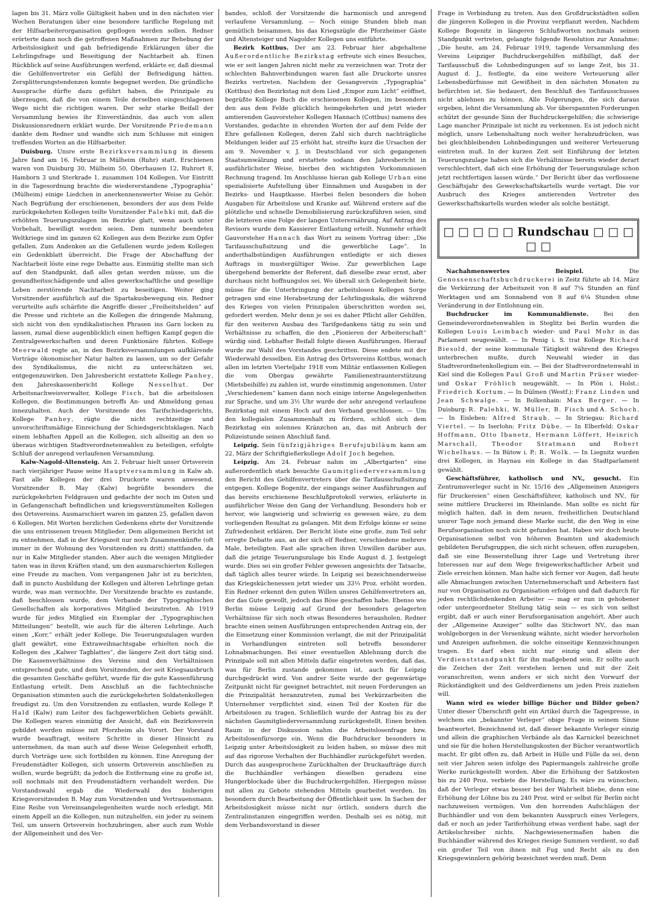lagen bis 31. März volle Gültigkeit haben und in den nächsten vier Wochen Beratungen über eine besondere tarifliche Regelung mit der Hilfsarbeiterorganisation gepflogen werden sollen. Redner erörterte dann noch die getroffenen Maßnahmen zur Behebung der Arbeitslosigkeit und gab befriedigende Erklärungen über die Lehrlingsfrage und Beseitigung der Nachtarbeit ab. Einen Rückblick auf seine Ausführungen werfend, erklärte er, daß diesmal die Gehilfenvertreter ein Gefühl der Befriedigung hätten. Zersplitterungstendenzen konnte begegnet werden. Die gründliche Aussprache dürfte dazu geführt haben, die Prinzipale zu überzeugen, daß die von einem Teile derselben eingeschlagenen Wege nicht die richtigen waren. Der sehr starke Beifall der Versammlung bewies ihr Einverständnis, das auch von allen Diskussionsrednern erklärt wurde. Der Vorsitzende Priedemann dankte dem Redner und wandte sich zum Schlusse mit einigen treffenden Worten an die Hilfsarbeiter.
Duisburg. Unsre erste Bezirksversammlung in diesem Jahre fand am 16. Februar in Mülheim (Ruhr) statt. Erschienen waren von Duisburg 30, Mülheim 50, Oberhausen 12, Ruhrort 8, Hamborn 3 und Sterkrade 1, zusammen 104 Kollegen. Vor Eintritt in die Tagesordnung brachte die wiedererstandene „Typographia“ (Mülheim) einige Liedchen in anerkennenswerter Weise zu Gehör. Nach Begrüßung der erschienenen, besonders der aus dem Felde zurückgekehrten Kollegen teilte Vorsitzender Palehki mit, daß die erhöhten Teuerungszulagen im Bezirke glatt, wenn auch unter Vorbehalt, bewilligt worden seien. Dem nunmehr beendeten Weltkriege sind im ganzen 62 Kollegen aus dem Bezirke zum Opfer gefallen. Zum Andenken an die Gefallenen wurde jedem Kollegen ein Gedenkblatt überreicht. Die Frage der Abschaffung der Nachtarbeit löste eine rege Debatte aus. Einmütig stellte man sich auf den Standpunkt, daß alles getan werden müsse, um die gesundheitsschädigende und alles gewerkschaftliche und gesellige Leben zerstörende Nachtarbeit zu beseitigen. Weiter ging Vorsitzender ausführlich auf die Spartakusbewegung ein. Redner verurteilte aufs schärfste die Angriffe dieser „Freiheitshelden“ auf die Presse und richtete an die Kollegen die dringende Mahnung, sich nicht von den syndikalistischen Phrasen ins Garn locken zu lassen, zumal diese augenblicklich einen heftigen Kampf gegen die Zentralgewerkschaften und deren Funktionäre führten. Kollege Meerwald regte an, in den Bezirksversammlungen aufklärende Vorträge ökonomischer Natur halten zu lassen, um so der Gefahr des Syndikalismus, die nicht zu unterschätzen sei, entgegenzuwirken. Den Jahresbericht erstattete Kollege Panhey, den Jahreskassenbericht Kollege Nesselhut. Der Arbeitsnachweisverwalter, Kollege Fisch, bat die arbeitslosen Kollegen, die Bestimmungen betreffs An- und Abmeldung genau innezuhalten. Auch der Vorsitzende des Tarifschiedsgerichts, Kollege Panhey, rügte die nicht rechtzeitige und unvorschriftsmäßige Einreichung der Schiedsgerichtsklagen. Nach einem lebhaften Appell an die Kollegen, sich allseitig an den so überaus wichtigen Stadtverordnetenwahlen zu beteiligen, erfolgte Schluß der anregend verlaufenen Versammlung.
Kalw-Nagold-Altensteig. Am 2. Februar hielt unser Ortsverein nach vierjähriger Pause seine Hauptversammlung in Kalw ab. Fast alle Kollegen der drei Druckorte waren anwesend. Vorsitzender B. May (Kalw) begrüßte besonders die zurückgekehrten Feldgrauen und gedachte der noch im Osten und in Gefangenschaft befindlichen und kriegsverstümmelten Kollegen des Ortsvereins. Ausmarschiert waren im ganzen 25, gefallen davon 6 Kollegen. Mit Worten herzlichen Gedenkens ehrte der Vorsitzende die uns entrissenen treuen Mitglieder. Dem allgemeinen Bericht ist zu entnehmen, daß in der Kriegszeit nur noch Zusammenkünfte (oft immer in der Wohnung des Vorsitzenden zu dritt) stattfanden, da nur in Kalw Mitglieder standen. Aber auch die wenigen Mitglieder taten was in ihren Kräften stand, um den ausmarschierten Kollegen eine Freude zu machen. Vom vergangenen Jahr ist zu berichten, daß in puncto Ausbildung der Kollegen und älteren Lehrlinge getan wurde, was man vermochte. Der Vorsitzende brachte es zustande, daß beschlossen wurde, dem Verbande der Typographischen Gesellschaften als korporatives Mitglied beizutreten. Ab 1919 wurde für jedes Mitglied ein Exemplar der „Typographischen Mitteilungen“ bestellt, wie auch für die älteren Lehrlinge. Auch einen „Korr.“ erhält jeder Kollege. Die Teuerungszulagen wurden glatt gewährt, eine Extraweihnachtsgabe erhielten noch die Kollegen des „Kalwer Tagblattes“, die längere Zeit dort tätig sind. Die Kassenverhältnisse des Vereins sind den Verhältnissen entsprechend gute, und dem Vorsitzenden, der seit Kriegsausbruch die gesamten Geschäfte geführt, wurde für die gute Kassenführung Entlastung erteilt. Dem Anschluß an die fachtechnische Organisation stimmten auch die zurückgekehrten Soldatenkollegen freudigst zu. Um den Vorsitzenden zu entlasten, wurde Kollege P. Hald (Kalw) zum Leiter des fachgewerblichen Gebiets gewählt. Die Kollegen waren einmütig der Ansicht, daß ein Bezirksverein gebildet werden müsse mit Pforzheim als Vorort. Der Vorstand wurde beauftragt, weitere Schritte in dieser Hinsicht zu unternehmen, da man auch auf diese Weise Gelegenheit erhofft, durch Vorträge usw. sich fortbilden zu können. Eine Anregung der Freudenstädter Kollegen, sich unserm Ortsverein anschließen zu wollen, wurde begrüßt; da jedoch die Entfernung eine zu große ist, soll nochmals mit den Freudenstädtern verhandelt werden. Die Vorstandswahl ergab die Wiederwahl des bisherigen Kriegsvorsitzenden B. May zum Vorsitzenden und Vertrauensmann. Eine Reihe von Vereinsangelegenheiten wurde noch erledigt. Mit einem Appell an die Kollegen, nun mitzuhelfen, ein jeder zu seinem Teil, um unsern Ortsverein hochzubringen, aber auch zum Wohle der Allgemeinheit und des Ver-
bandes, schloß der Vorsitzende die harmonisch und anregend verlaufene Versammlung. — Noch einige Stunden blieb man gemütlich beisammen, bis das Kriegszügle die Pforzheimer Gäste und Altensteiger und Nagolder Kollegen uns entführte.
Bezirk Kottbus. Der am 23. Februar hier abgehaltene Außerordentliche Bezirkstag erfreute sich eines Besuches, wie er seit langen Jahren nicht mehr zu verzeichnen war. Trotz der schlechten Bahnverbindungen waren fast alle Druckorte unsres Bezirks vertreten. Nachdem der Gesangverein „Typographia“ (Kottbus) den Bezirkstag mit dem Lied „Empor zum Licht“ eröffnet, begrüßte Kollege Buch die erschienenen Kollegen, im besondern den aus dem Felde glücklich heimgekehrten und jetzt wieder amtierenden Gauvorsteher Kollegen Hannach (Cottbus) namens des Vorstandes, gedachte in ehrenden Worten der auf dem Felde der Ehre gefallenen Kollegen, deren Zahl sich durch nachträgliche Meldungen leider auf 25 erhöht hat, streifte kurz die Ursachen der am 9. November v. J. in Deutschland vor sich gegangenen Staatsumwälzung und erstattete sodann den Jahresbericht in ausführlichster Weise, hierbei den wichtigsten Vorkommnissen Rechnung tragend. Im Anschlusse hieran gab Kollege Urban eine spezialisierte Aufstellung über Einnahmen und Ausgaben in der Bezirks- und Hauptkasse. Hierbei fielen besonders die hohen Ausgaben für Arbeitslose und Kranke auf. Während erstere auf die plötzliche und schnelle Demobilisierung zurückzuführen seien, sind die letzteren eine Folge der langen Unterernährung. Auf Antrag des Revisors wurde dem Kassierer Entlastung erteilt. Nunmehr erhielt Gauvorsteher Hannach das Wort zu seinem Vortrag über: „Die Tarifausschußsitzung und die gewerbliche Lage“. In anderthalbstündigen Ausführungen entledigte er sich dieses Auftrags in mustergültiger Weise. Zur gewerblichen Lage übergehend bemerkte der Referent, daß dieselbe zwar ernst, aber durchaus nicht hoffnungslos sei. Wo überall sich Gelegenheit biete, müsse für die Unterbringung der arbeitslosen Kollegen Sorge getragen und eine Herabsetzung der Lehrlingsskala, die während des Krieges von vielen Prinzipalen überschritten worden sei, gefordert werden. Mehr denn je sei es daher Pflicht aller Gehilfen, für den weiteren Ausbau des Tarifgedankens tätig zu sein und Verhältnisse zu schaffen, die den „Pionieren der Arbeiterschaft“ würdig sind. Lebhafter Beifall folgte diesen Ausführungen. Hierauf wurde zur Wahl des Vorstandes geschritten. Diese endete mit der Wiederwahl desselben. Ein Antrag des Ortsvereins Kottbus, wonach allen im letzten Vierteljahr 1918 vom Militär entlassenen Kollegen die vom Obergau gewährte Familienextraunterstützung (Mietsbeihilfe) zu zahlen ist, wurde einstimmig angenommen. Unter „Verschiedenem“ kamen dann noch einige interne Angelegenheiten zur Sprache, und um 3½ Uhr wurde der sehr anregend verlaufene Bezirkstag mit einem Hoch auf den Verband geschlossen. — Um den kollegialen Zusammenhalt zu fördern, schloß sich dem Bezirkstag ein solennes Kränzchen an, das mit Anbruch der Polizeistunde seinen Abschluß fand.
Leipzig. Sein fünfzigjähriges Berufsjubiläum kann am 22. März der Schriftgießerkollege Adolf Joch begehen.
Leipzig. Am 24. Februar nahm im „Albertgarten“ eine außerordentlich stark besuchte Gaumitgliederversammlung den Bericht des Gehilfenvertreters über die Tarifausschußsitzung entgegen. Kollege Bogenitz, der eingangs seiner Ausführungen auf das bereits erschienene Beschlußprotokoll verwies, erläuterte in ausführlicher Weise den Gang der Verhandlung. Besonders hob er hervor, wie langwierig und schwierig es gewesen wäre, zu dem vorliegenden Resultat zu gelangen. Mit dem Erfolge könne er seine Zufriedenheit erklären. Der Bericht löste eine große, zum Teil sehr erregte Debatte aus, an der sich elf Redner, verschiedene mehrere Male, beteiligten. Fast alle sprachen ihren Unwillen darüber aus, daß die jetzige Teuerungszulage bis Ende August d. J. festgelegt wurde. Dies sei ein großer Fehler gewesen angesichts der Tatsache, daß täglich alles teurer würde. In Leipzig sei bezeichnenderweise das Kriegsküchenessen jetzt wieder um 33⅓ Proz. erhöht worden. Ein Redner erkennt den guten Willen unsres Gehilfenvertreters an, der das Gute gewollt, jedoch das Böse geschaffen habe. Ebenso wie Berlin müsse Leipzig auf Grund der besonders gelagerten Verhältnisse für sich noch etwas Besonderes herausholen. Redner brachte einen seinen Ausführungen entsprechenden Antrag ein, der die Einsetzung einer Kommission verlangt, die mit der Prinzipalität in Verhandlungen eintreten soll betreffs besonderer Lohnabmachungen. Bei einer eventuellen Ablehnung durch die Prinzipale soll mit allen Mitteln dafür eingetreten werden, daß das, was für Berlin zustande gekommen ist, auch für Leipzig durchgedrückt wird. Von andrer Seite wurde der gegenwärtige Zeitpunkt nicht für geeignet betrachtet, mit neuen Forderungen an die Prinzipalität heranzutreten, zumal bei Verkürzarbeiten die Unternehmer verpflichtet sind, einen Teil der Kosten für die Arbeitslosen zu tragen. Schließlich wurde der Antrag bis zu der nächsten Gaumitgliederversammlung zurückgestellt. Einen breiten Raum in der Diskussion nahm die Arbeitslosenfrage bzw. Arbeitslosenfürsorge ein. Wenn die Buchdrucker besonders in Leipzig unter Arbeitslosigkeit zu leiden haben, so müsse dies mit auf das rigorose Verhalten der Buchhändler zurückgeführt werden. Durch das ausgesprochene Zurückhalten der Druckaufträge durch die Buchhändler verhängen dieselben geradezu eine Hungerblockade über die Buchdruckergehilfen. Hiergegen müsse mit allen zu Gebote stehenden Mitteln gearbeitet werden. Im besondern durch Bearbeitung der Öffentlichkeit usw. In Sachen der Arbeitslosigkeit müsse nicht nur örtlich, sondern durch die Zentralinstanzen eingegriffen werden. Deshalb sei es nötig, mit dem Verbandsvorstand in dieser
Frage in Verbindung zu treten. Aus den Großdruckstädten sollen die jüngeren Kollegen in die Provinz verpflanzt werden. Nachdem Kollege Bogenitz in längeren Schlußworten nochmals seinen Standpunkt vertreten, gelangte folgende Resolution zur Annahme: „Die heute, am 24. Februar 1919, tagende Versammlung des Vereins Leipziger Buchdruckergehilfen mißbilligt, daß der Tarifausschuß die Lohnbedingungen auf so lange Zeit, bis 31. August d. J., festlegte, da eine weitere Verteuerung aller Lebensbedürfnisse mit Gewißheit in den nächsten Monaten zu befürchten ist. Sie bedauert, den Beschluß des Tarifausschusses nicht ablehnen zu können. Alle Folgerungen, die sich daraus ergeben, lehnt die Versammlung ab. Vor überspannten Forderungen schützt der gesunde Sinn der Buchdruckergehilfen; die schwierige Lage mancher Prinzipale ist nicht zu verkennen. Es ist jedoch nicht möglich, unsre Lebenshaltung noch weiter herabzudrücken, was bei gleichbleibenden Lohnbedingungen und weiterer Verteuerung eintreten muß. In der kurzen Zeit seit Einführung der letzten Teuerungszulage haben sich die Verhältnisse bereits wieder derart verschlechtert, daß sich eine Erhöhung der Teuerungszulage schon jetzt rechtfertigen lassen würde.“ Der Bericht über das verflossene Geschäftsjahr des Gewerkschaftskartells wurde vertagt. Die vor Ausbruch des Krieges amtierenden Vertreter des Gewerkschaftskartells wurden wieder als solche bestätigt.
□ □ □ □ □ Rundschau □ □ □ □ □
Nachahmenswertes Beispiel. Die Genossenschaftsbuchdruckerei in Zeitz führte ab 14. März die Verkürzung der Arbeitszeit von 8 auf 7¼ Stunden an fünf Werktagen und am Sonnabend von 8 auf 6¼ Stunden ohne Veränderung in der Entlohnung ein.
Buchdrucker im Kommunaldienste. Bei den Gemeindeverordnetenwahlen in Steglitz bei Berlin wurden die Kollegen Louis Leimbach wieder- und Paul Mohr in das Parlament neugewählt. — In Penig i. S. trat Kollege Richard Biesold, der seine kommunale Tätigkeit während des Krieges unterbrechen mußte, durch Neuwahl wieder in das Stadtverordnetenkollegium ein. — Bei der Stadtverordnetenwahl in Kiel sind die Kollegen Paul Groß und Martin Prüser wieder- und Oskar Fröhlich neugewählt. — In Plön i. Holst.: Friedrich Kortum. — In Dülmen (Westf.): Franz Linden und Jean Schwalge. — In Bolkenhain: Max Berger. — In Duisburg: R. Palehki, W. Müller, B. Fisch und A. Schoch. — In Eisleben: Alfred Straub. — In Striegau: Richard Viertel. — In Iserlohn: Fritz Dübe. — In Elberfeld: Oskar Hoffmann, Otto Ibanetz, Hermann Löffert, Heinrich Marschall, Theodor Stratmann und Robert Wichelhaus. — In Bütow i. P.: R. Wolk. — In Liegnitz wurden drei Kollegen, in Haynau ein Kollege in das Stadtparlament gewählt.
Geschäftsführer, katholisch und NV., gesucht. Ein Zentrumsverleger sucht in Nr. 15/16 des „Allgemeinen Anzeigers für Druckereien“ einen Geschäftsführer, katholisch und NV., für seine mittlere Druckerei im Rheinlande. Man sollte es nicht für möglich halten, daß in dem neuen, freiheitlichen Deutschland unsrer Tage noch jemand diese Marke sucht, die den Weg in eine Berufsorganisation noch nicht gefunden hat. Haben wir doch heute Organisationen selbst von höheren Beamten und akademisch gebildeten Berufsgruppen, die sich nicht scheuen, offen zuzugeben, daß sie eine Besserstellung ihrer Lage und Vertretung ihrer Interessen nur auf dem Wege freigewerkschaftlicher Arbeit und Ziele erreichen können. Man halte sich ferner vor Augen, daß heute alle Abmachungen zwischen Unternehmerschaft und Arbeitern fast nur von Organisation zu Organisation erfolgen und daß dadurch für jeden rechtlichdenkenden Arbeiter — mag er nun in gehobener oder untergeordneter Stellung tätig sein — es sich von selbst ergibt, daß er auch einer Berufsorganisation angehört. Aber auch der „Allgemeine Anzeiger“ sollte das Stichwort NV., das man wohlgeborgen in der Versenkung wähnte, nicht wieder hervorholen und Anzeigen aufnehmen, die solche einseitige Kennzeichnungen tragen. Es darf eben nicht nur einzig und allein der Verdienststandpunkt für ihn maßgebend sein. Er sollte auch die Zeichen der Zeit verstehen lernen und mit der Zeit voranschreiten, wenn anders er sich nicht den Vorwurf der Rückständigkeit und des Geldverdienens um jeden Preis zuziehen will.
Wann wird es wieder billige Bücher und Bilder geben? Unter dieser Überschrift geht ein Artikel durch die Tagespresse, in welchem ein „bekannter Verleger“ obige Frage in seinem Sinne beantwortet. Bezeichnend ist, daß dieser bekannte Verleger einzig und allein die graphischen Verbände als das Karnickel bezeichnet und sie für die hohen Herstellungskosten der Bücher verantwortlich macht. Er gibt offen zu, daß Arbeit in Hülle und Fülle da sei, denn seit vier Jahren seien infolge des Papiermangels zahlreiche große Werke zurückgestellt worden. Aber die Erhöhung der Satzkosten bis zu 240 Proz. verbiete die Herstellung. Es wäre zu wünschen, daß der Verleger etwas besser bei der Wahrheit bliebe, denn eine Erhöhung der Löhne bis zu 240 Proz. wird er selbst für Berlin nicht nachzuweisen vermögen. Von den horrenden Aufschlägen der Buchhändler und von dem bekannten Ausspruch eines Verlegers, daß er noch an jeder Tariferhöhung etwas verdient habe, sagt der Artikelschreiber nichts. Nachgewiesenermaßen haben die Buchhändler während des Krieges riesige Summen verdient, so daß ein großer Teil von ihnen mit Fug und Recht als zu den Kriegsgewinnlern gehörig bezeichnet werden muß. Denn